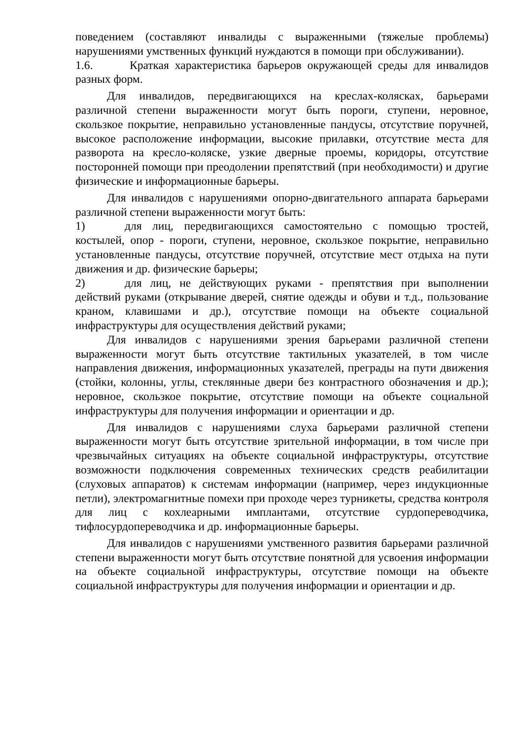поведением (составляют инвалиды с выраженными (тяжелые проблемы) нарушениями умственных функций нуждаются в помощи при обслуживании).
1.6. Краткая характеристика барьеров окружающей среды для инвалидов разных форм.
Для инвалидов, передвигающихся на креслах-колясках, барьерами различной степени выраженности могут быть пороги, ступени, неровное, скользкое покрытие, неправильно установленные пандусы, отсутствие поручней, высокое расположение информации, высокие прилавки, отсутствие места для разворота на кресло-коляске, узкие дверные проемы, коридоры, отсутствие посторонней помощи при преодолении препятствий (при необходимости) и другие физические и информационные барьеры.
Для инвалидов с нарушениями опорно-двигательного аппарата барьерами различной степени выраженности могут быть:
1) для лиц, передвигающихся самостоятельно с помощью тростей, костылей, опор - пороги, ступени, неровное, скользкое покрытие, неправильно установленные пандусы, отсутствие поручней, отсутствие мест отдыха на пути движения и др. физические барьеры;
2) для лиц, не действующих руками - препятствия при выполнении действий руками (открывание дверей, снятие одежды и обуви и т.д., пользование краном, клавишами и др.), отсутствие помощи на объекте социальной инфраструктуры для осуществления действий руками;
Для инвалидов с нарушениями зрения барьерами различной степени выраженности могут быть отсутствие тактильных указателей, в том числе направления движения, информационных указателей, преграды на пути движения (стойки, колонны, углы, стеклянные двери без контрастного обозначения и др.); неровное, скользкое покрытие, отсутствие помощи на объекте социальной инфраструктуры для получения информации и ориентации и др.
Для инвалидов с нарушениями слуха барьерами различной степени выраженности могут быть отсутствие зрительной информации, в том числе при чрезвычайных ситуациях на объекте социальной инфраструктуры, отсутствие возможности подключения современных технических средств реабилитации (слуховых аппаратов) к системам информации (например, через индукционные петли), электромагнитные помехи при проходе через турникеты, средства контроля для лиц с кохлеарными имплантами, отсутствие сурдопереводчика, тифлосурдопереводчика и др. информационные барьеры.
Для инвалидов с нарушениями умственного развития барьерами различной степени выраженности могут быть отсутствие понятной для усвоения информации на объекте социальной инфраструктуры, отсутствие помощи на объекте социальной инфраструктуры для получения информации и ориентации и др.